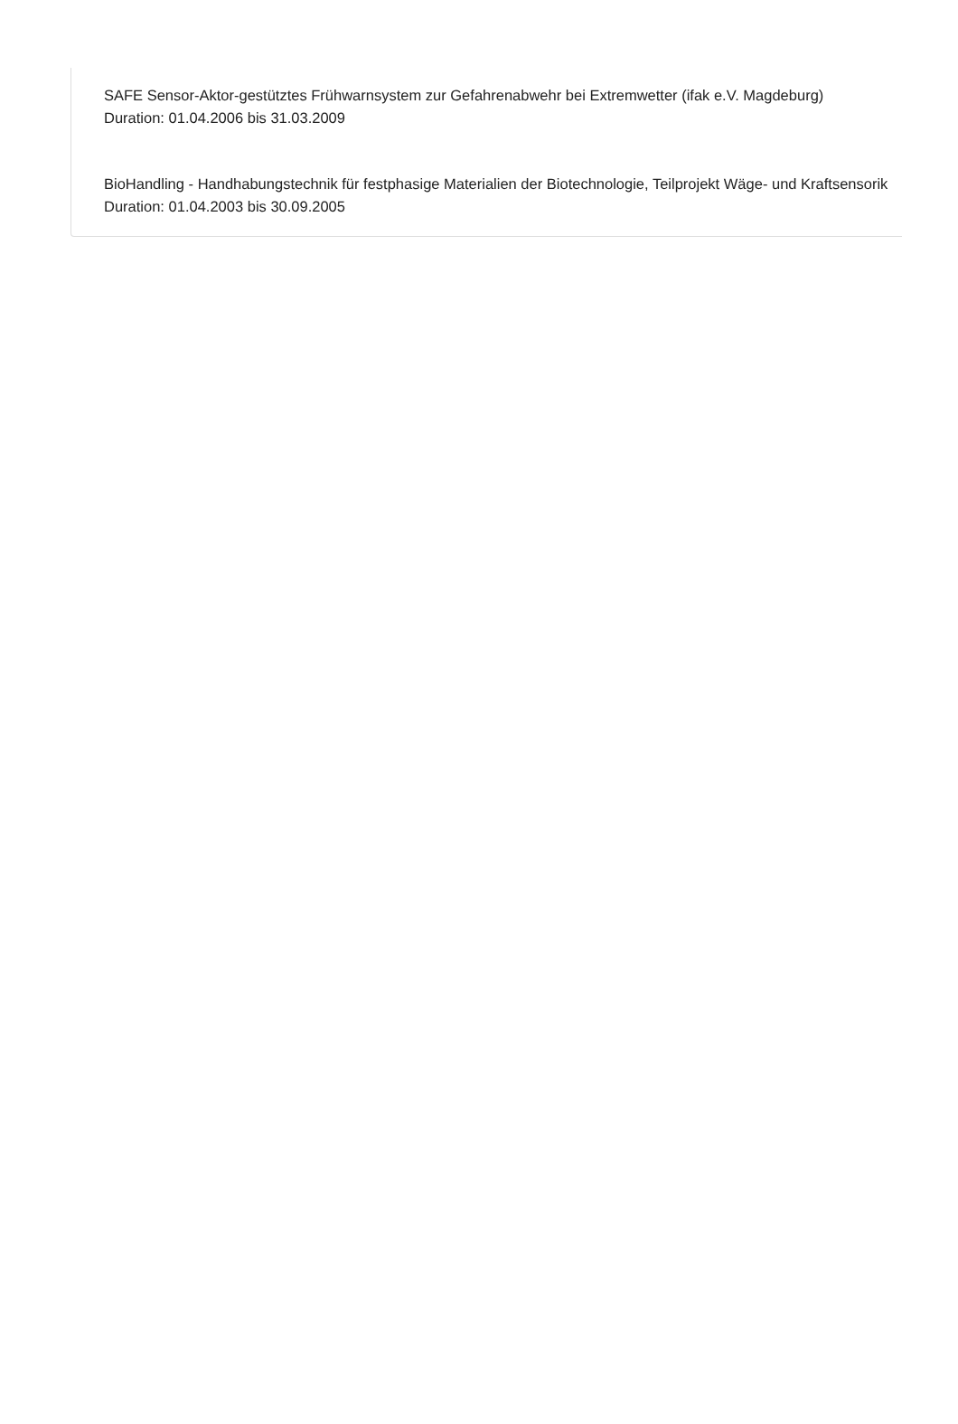SAFE Sensor-Aktor-gestütztes Frühwarnsystem zur Gefahrenabwehr bei Extremwetter (ifak e.V. Magdeburg)
Duration: 01.04.2006 bis 31.03.2009
BioHandling - Handhabungstechnik für festphasige Materialien der Biotechnologie, Teilprojekt Wäge- und Kraftsensorik
Duration: 01.04.2003 bis 30.09.2005